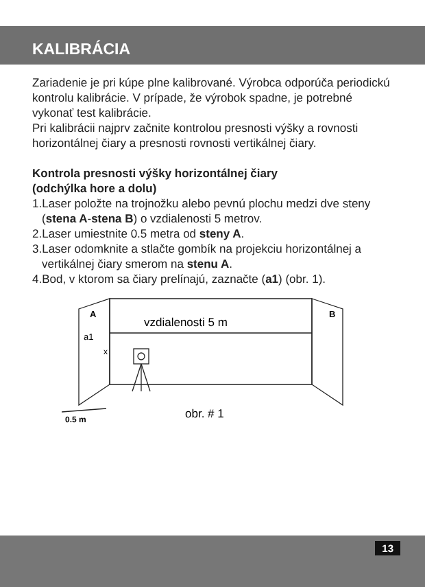KALIBRÁCIA
Zariadenie je pri kúpe plne kalibrované. Výrobca odporúča periodickú kontrolu kalibrácie. V prípade, že výrobok spadne, je potrebné vykonať test kalibrácie.
Pri kalibrácii najprv začnite kontrolou presnosti výšky a rovnosti horizontálnej čiary a presnosti rovnosti vertikálnej čiary.
Kontrola presnosti výšky horizontálnej čiary
(odchýlka hore a dolu)
1.Laser položte na trojnožku alebo pevnú plochu medzi dve steny (stena A-stena B) o vzdialenosti 5 metrov.
2.Laser umiestnite 0.5 metra od steny A.
3.Laser odomknite a stlačte gombík na projekciu horizontálnej a vertikálnej čiary smerom na stenu A.
4.Bod, v ktorom sa čiary prelínajú, zaznačte (a1) (obr. 1).
A
B
vzdialenosti 5 m
a1
x
0.5 m
obr. # 1
13